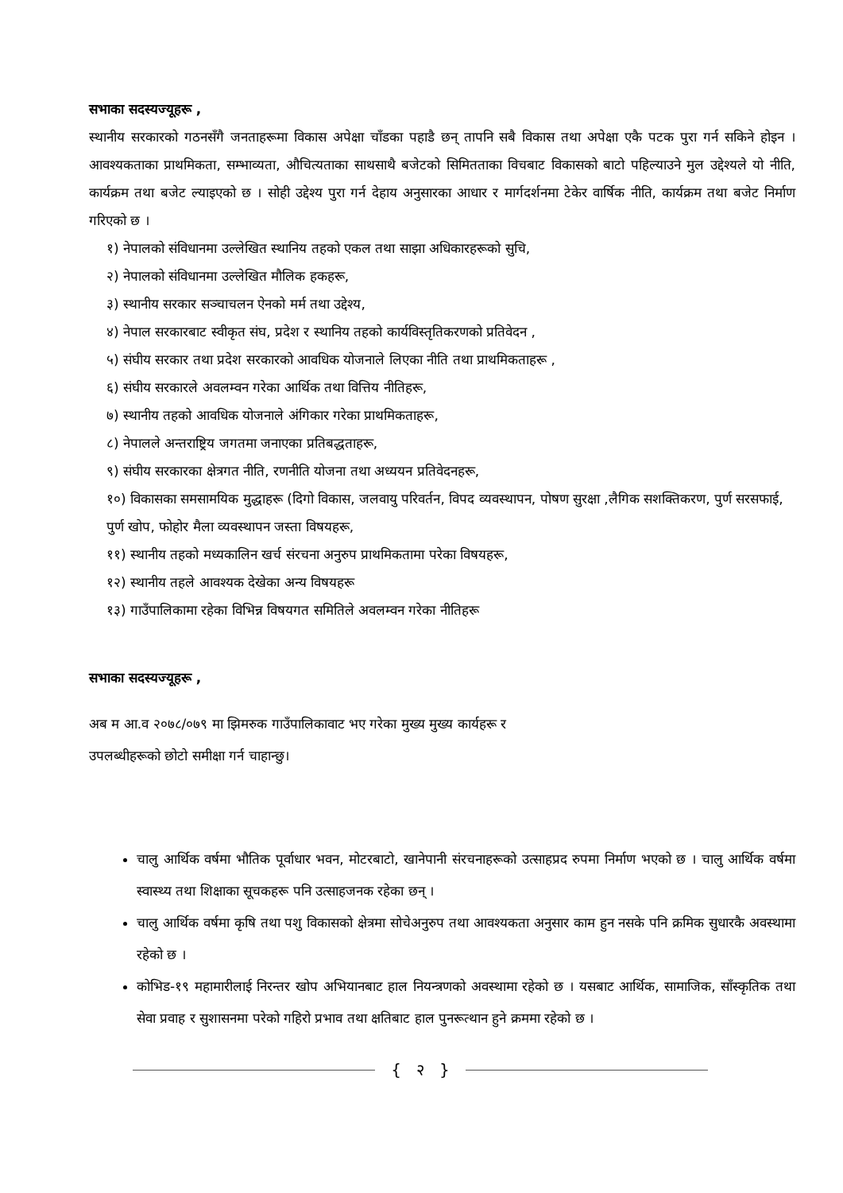सभाका सदस्यज्यूहरू ,
स्थानीय सरकारको गठनसँगै जनताहरूमा विकास अपेक्षा चाँडका पहाडै छन् तापनि सबै विकास तथा अपेक्षा एकै पटक पुरा गर्न सकिने होइन । आवश्यकताका प्राथमिकता, सम्भाव्यता, औचित्यताका साथसाथै बजेटको सिमितताका विचबाट विकासको बाटो पहिल्याउने मुल उद्देश्यले यो नीति, कार्यक्रम तथा बजेट ल्याइएको छ । सोही उद्देश्य पुरा गर्न देहाय अनुसारका आधार र मार्गदर्शनमा टेकेर वार्षिक नीति, कार्यक्रम तथा बजेट निर्माण गरिएको छ ।
१) नेपालको संविधानमा उल्लेखित स्थानिय तहको एकल तथा साझा अधिकारहरूको सुचि,
२) नेपालको संविधानमा उल्लेखित मौलिक हकहरू,
३) स्थानीय सरकार सञ्चाचलन ऐनको मर्म तथा उद्देश्य,
४) नेपाल सरकारबाट स्वीकृत संघ, प्रदेश र स्थानिय तहको कार्यविस्तृतिकरणको प्रतिवेदन ,
५) संघीय सरकार तथा प्रदेश सरकारको आवधिक योजनाले लिएका नीति तथा प्राथमिकताहरू ,
६) संघीय सरकारले अवलम्वन गरेका आर्थिक तथा वित्तिय नीतिहरू,
७) स्थानीय तहको आवधिक योजनाले अंगिकार गरेका प्राथमिकताहरू,
८) नेपालले अन्तराष्ट्रिय जगतमा जनाएका प्रतिबद्धताहरू,
९) संघीय सरकारका क्षेत्रगत नीति, रणनीति योजना तथा अध्ययन प्रतिवेदनहरू,
१०) विकासका समसामयिक मुद्धाहरू (दिगो विकास, जलवायु परिवर्तन, विपद व्यवस्थापन, पोषण सुरक्षा ,लैगिक सशक्तिकरण, पुर्ण सरसफाई, पुर्ण खोप, फोहोर मैला व्यवस्थापन जस्ता विषयहरू,
११) स्थानीय तहको मध्यकालिन खर्च संरचना अनुरुप प्राथमिकतामा परेका विषयहरू,
१२) स्थानीय तहले आवश्यक देखेका अन्य विषयहरू
१३) गाउँपालिकामा रहेका विभिन्न विषयगत समितिले अवलम्वन गरेका नीतिहरू
सभाका सदस्यज्यूहरू ,
अब म आ.व २०७८/०७९ मा झिमरुक गाउँपालिकावाट भए गरेका मुख्य मुख्य कार्यहरू र
उपलब्धीहरूको छोटो समीक्षा गर्न चाहान्छु।
चालु आर्थिक वर्षमा भौतिक पूर्वाधार भवन, मोटरबाटो, खानेपानी संरचनाहरूको उत्साहप्रद रुपमा निर्माण भएको छ । चालु आर्थिक वर्षमा स्वास्थ्य तथा शिक्षाका सूचकहरू पनि उत्साहजनक रहेका छन् ।
चालु आर्थिक वर्षमा कृषि तथा पशु विकासको क्षेत्रमा सोचेअनुरुप तथा आवश्यकता अनुसार काम हुन नसके पनि क्रमिक सुधारकै अवस्थामा रहेको छ ।
कोभिड-१९ महामारीलाई निरन्तर खोप अभियानबाट हाल नियन्त्रणको अवस्थामा रहेको छ । यसबाट आर्थिक, सामाजिक, साँस्कृतिक तथा सेवा प्रवाह र सुशासनमा परेको गहिरो प्रभाव तथा क्षतिबाट हाल पुनरूत्थान हुने क्रममा रहेको छ ।
{ २ }